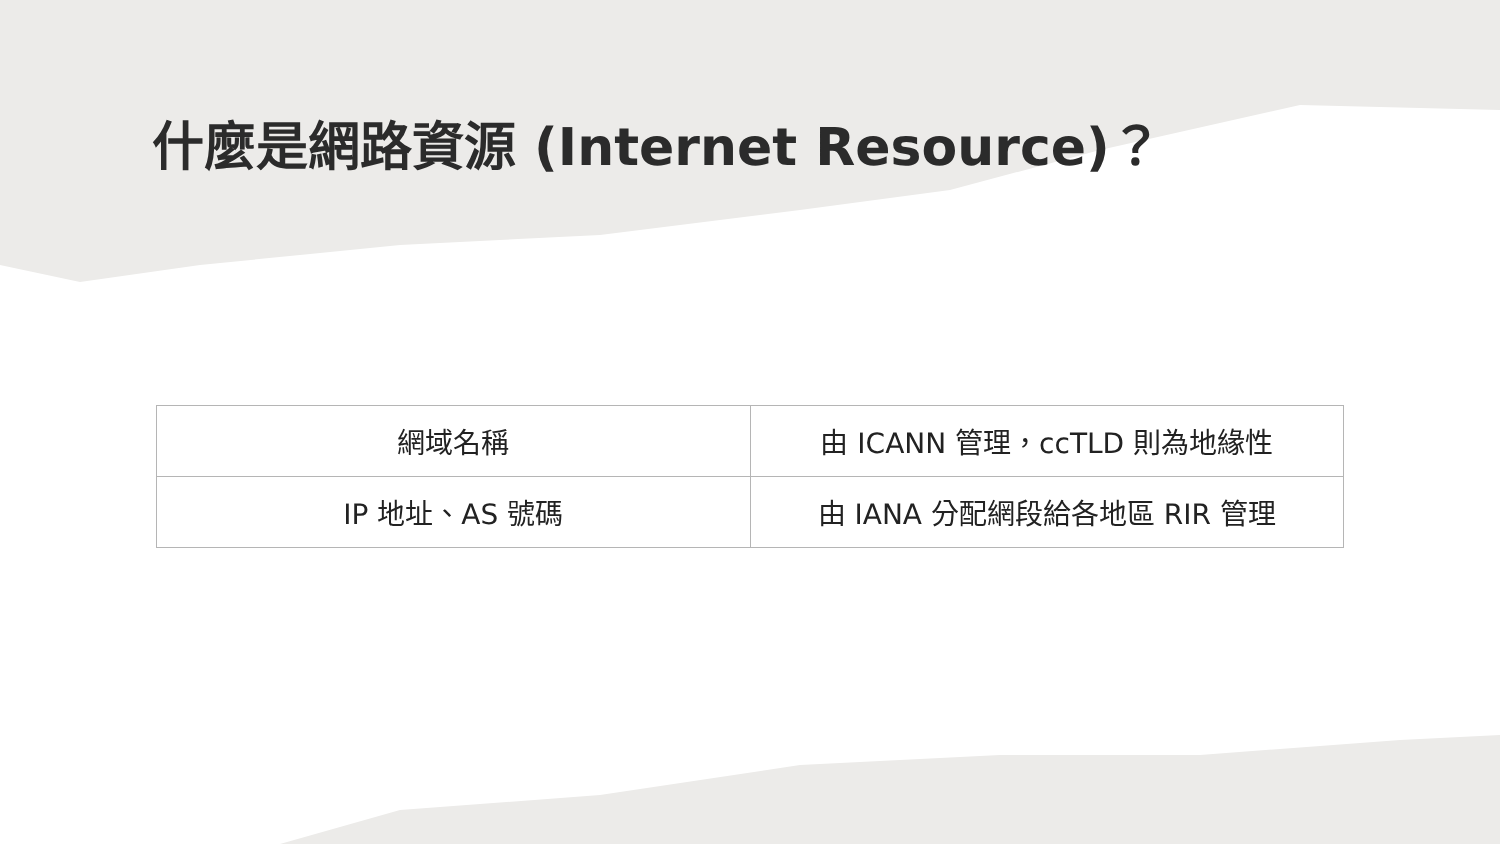什麼是網路資源 (Internet Resource)？
| 網域名稱 | 由 ICANN 管理，ccTLD 則為地緣性 |
| IP 地址、AS 號碼 | 由 IANA 分配網段給各地區 RIR 管理 |